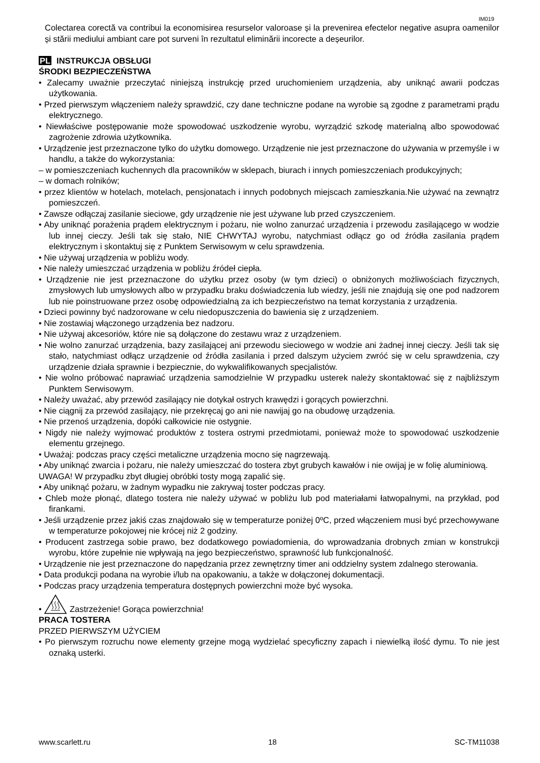IM019
Colectarea corectă va contribui la economisirea resurselor valoroase și la prevenirea efectelor negative asupra oamenilor și stării mediului ambiant care pot surveni în rezultatul eliminării incorecte a deșeurilor.
PL INSTRUKCJA OBSŁUGI
ŚRODKI BEZPIECZEŃSTWA
• Zalecamy uważnie przeczytać niniejszą instrukcję przed uruchomieniem urządzenia, aby uniknąć awarii podczas użytkowania.
• Przed pierwszym włączeniem należy sprawdzić, czy dane techniczne podane na wyrobie są zgodne z parametrami prądu elektrycznego.
• Niewłaściwe postępowanie może spowodować uszkodzenie wyrobu, wyrządzić szkodę materialną albo spowodować zagrożenie zdrowia użytkownika.
• Urządzenie jest przeznaczone tylko do użytku domowego. Urządzenie nie jest przeznaczone do używania w przemyśle i w handlu, a także do wykorzystania:
– w pomieszczeniach kuchennych dla pracowników w sklepach, biurach i innych pomieszczeniach produkcyjnych;
– w domach rolników;
• przez klientów w hotelach, motelach, pensjonatach i innych podobnych miejscach zamieszkania.Nie używać na zewnątrz pomieszczeń.
• Zawsze odłączaj zasilanie sieciowe, gdy urządzenie nie jest używane lub przed czyszczeniem.
• Aby uniknąć porażenia prądem elektrycznym i pożaru, nie wolno zanurzać urządzenia i przewodu zasilającego w wodzie lub innej cieczy. Jeśli tak się stało, NIE CHWYTAJ wyrobu, natychmiast odłącz go od źródła zasilania prądem elektrycznym i skontaktuj się z Punktem Serwisowym w celu sprawdzenia.
• Nie używaj urządzenia w pobliżu wody.
• Nie należy umieszczać urządzenia w pobliżu źródeł ciepła.
• Urządzenie nie jest przeznaczone do użytku przez osoby (w tym dzieci) o obniżonych możliwościach fizycznych, zmysłowych lub umysłowych albo w przypadku braku doświadczenia lub wiedzy, jeśli nie znajdują się one pod nadzorem lub nie poinstruowane przez osobę odpowiedzialną za ich bezpieczeństwo na temat korzystania z urządzenia.
• Dzieci powinny być nadzorowane w celu niedopuszczenia do bawienia się z urządzeniem.
• Nie zostawiaj włączonego urządzenia bez nadzoru.
• Nie używaj akcesoriów, które nie są dołączone do zestawu wraz z urządzeniem.
• Nie wolno zanurzać urządzenia, bazy zasilającej ani przewodu sieciowego w wodzie ani żadnej innej cieczy. Jeśli tak się stało, natychmiast odłącz urządzenie od źródła zasilania i przed dalszym użyciem zwróć się w celu sprawdzenia, czy urządzenie działa sprawnie i bezpiecznie, do wykwalifikowanych specjalistów.
• Nie wolno próbować naprawiać urządzenia samodzielnie W przypadku usterek należy skontaktować się z najbliższym Punktem Serwisowym.
• Należy uważać, aby przewód zasilający nie dotykał ostrych krawędzi i gorących powierzchni.
• Nie ciągnij za przewód zasilający, nie przekręcaj go ani nie nawijaj go na obudowę urządzenia.
• Nie przenoś urządzenia, dopóki całkowicie nie ostygnie.
• Nigdy nie należy wyjmować produktów z tostera ostrymi przedmiotami, ponieważ może to spowodować uszkodzenie elementu grzejnego.
• Uważaj: podczas pracy części metaliczne urządzenia mocno się nagrzewają.
• Aby uniknąć zwarcia i pożaru, nie należy umieszczać do tostera zbyt grubych kawałów i nie owijaj je w folię aluminiową.
UWAGA! W przypadku zbyt długiej obróbki tosty mogą zapalić się.
• Aby uniknąć pożaru, w żadnym wypadku nie zakrywaj toster podczas pracy.
• Chleb może płonąć, dlatego tostera nie należy używać w pobliżu lub pod materiałami łatwopalnymi, na przykład, pod firankami.
• Jeśli urządzenie przez jakiś czas znajdowało się w temperaturze poniżej 0ºC, przed włączeniem musi być przechowywane w temperaturze pokojowej nie krócej niż 2 godziny.
• Producent zastrzega sobie prawo, bez dodatkowego powiadomienia, do wprowadzania drobnych zmian w konstrukcji wyrobu, które zupełnie nie wpływają na jego bezpieczeństwo, sprawność lub funkcjonalność.
• Urządzenie nie jest przeznaczone do napędzania przez zewnętrzny timer ani oddzielny system zdalnego sterowania.
• Data produkcji podana na wyrobie i/lub na opakowaniu, a także w dołączonej dokumentacji.
• Podczas pracy urządzenia temperatura dostępnych powierzchni może być wysoka.
• Zastrzeżenie! Gorąca powierzchnia!
PRACA TOSTERA
PRZED PIERWSZYM UŻYCIEM
• Po pierwszym rozruchu nowe elementy grzejne mogą wydzielać specyficzny zapach i niewielką ilość dymu. To nie jest oznaką usterki.
www.scarlett.ru 18 SC-TM11038